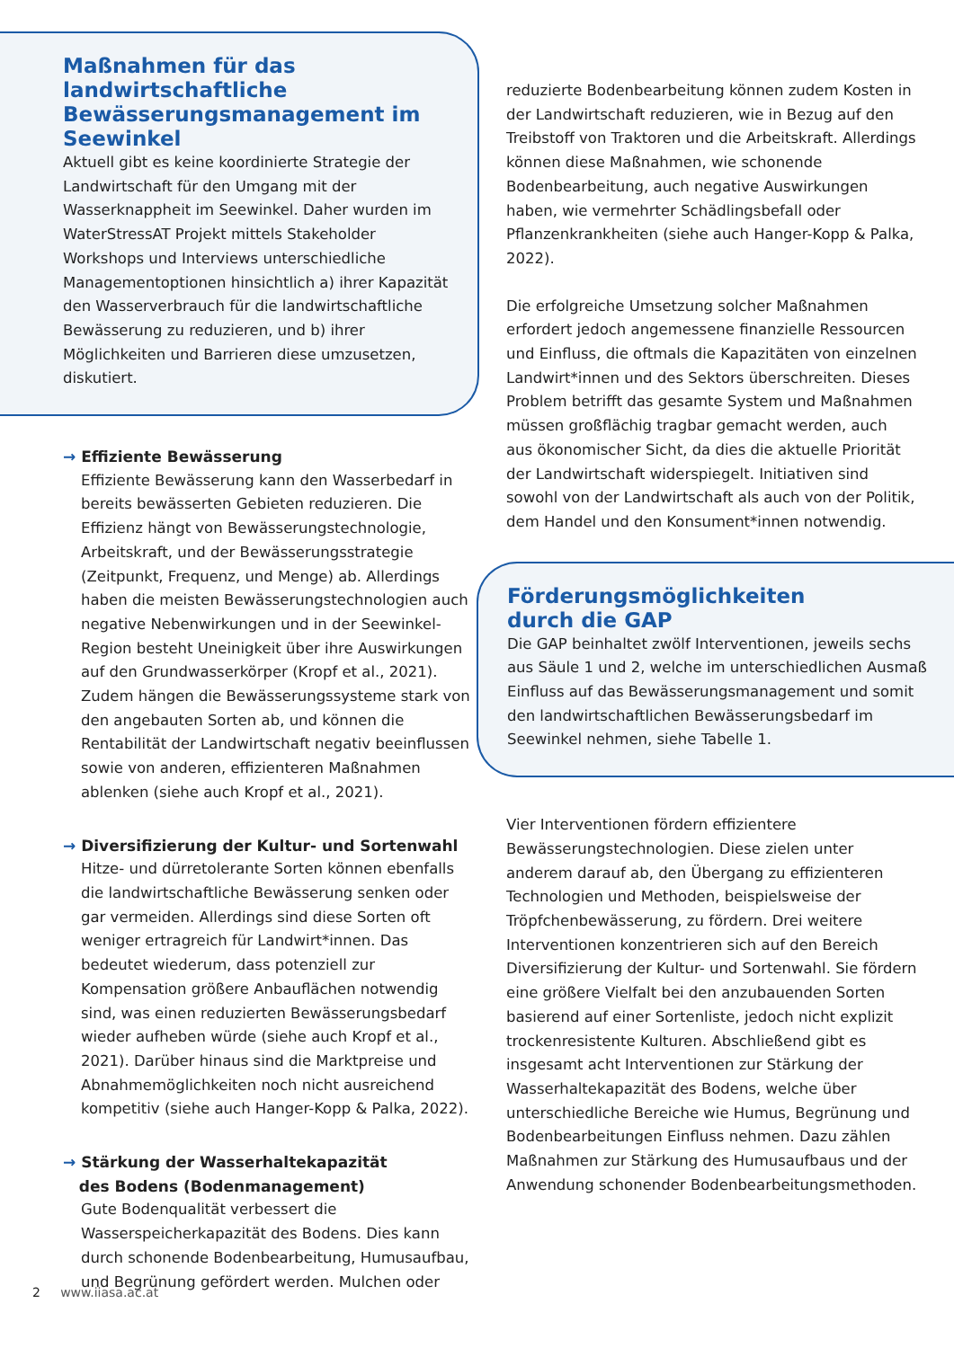Maßnahmen für das landwirtschaftliche Bewässerungsmanagement im Seewinkel
Aktuell gibt es keine koordinierte Strategie der Landwirtschaft für den Umgang mit der Wasserknappheit im Seewinkel. Daher wurden im WaterStressAT Projekt mittels Stakeholder Workshops und Interviews unterschiedliche Managementoptionen hinsichtlich a) ihrer Kapazität den Wasserverbrauch für die landwirtschaftliche Bewässerung zu reduzieren, und b) ihrer Möglichkeiten und Barrieren diese umzusetzen, diskutiert.
→ Effiziente Bewässerung
Effiziente Bewässerung kann den Wasserbedarf in bereits bewässerten Gebieten reduzieren. Die Effizienz hängt von Bewässerungstechnologie, Arbeitskraft, und der Bewässerungsstrategie (Zeitpunkt, Frequenz, und Menge) ab. Allerdings haben die meisten Bewässerungstechnologien auch negative Nebenwirkungen und in der Seewinkel-Region besteht Uneinigkeit über ihre Auswirkungen auf den Grundwasserkörper (Kropf et al., 2021). Zudem hängen die Bewässerungssysteme stark von den angebauten Sorten ab, und können die Rentabilität der Landwirtschaft negativ beeinflussen sowie von anderen, effizienteren Maßnahmen ablenken (siehe auch Kropf et al., 2021).
→ Diversifizierung der Kultur- und Sortenwahl
Hitze- und dürretolerante Sorten können ebenfalls die landwirtschaftliche Bewässerung senken oder gar vermeiden. Allerdings sind diese Sorten oft weniger ertragreich für Landwirt*innen. Das bedeutet wiederum, dass potenziell zur Kompensation größere Anbauflächen notwendig sind, was einen reduzierten Bewässerungsbedarf wieder aufheben würde (siehe auch Kropf et al., 2021). Darüber hinaus sind die Marktpreise und Abnahmemöglichkeiten noch nicht ausreichend kompetitiv (siehe auch Hanger-Kopp & Palka, 2022).
→ Stärkung der Wasserhaltekapazität
des Bodens (Bodenmanagement)
Gute Bodenqualität verbessert die Wasserspeicherkapazität des Bodens. Dies kann durch schonende Bodenbearbeitung, Humusaufbau, und Begrünung gefördert werden. Mulchen oder
reduzierte Bodenbearbeitung können zudem Kosten in der Landwirtschaft reduzieren, wie in Bezug auf den Treibstoff von Traktoren und die Arbeitskraft. Allerdings können diese Maßnahmen, wie schonende Bodenbearbeitung, auch negative Auswirkungen haben, wie vermehrter Schädlingsbefall oder Pflanzenkrankheiten (siehe auch Hanger-Kopp & Palka, 2022).
Die erfolgreiche Umsetzung solcher Maßnahmen erfordert jedoch angemessene finanzielle Ressourcen und Einfluss, die oftmals die Kapazitäten von einzelnen Landwirt*innen und des Sektors überschreiten. Dieses Problem betrifft das gesamte System und Maßnahmen müssen großflächig tragbar gemacht werden, auch aus ökonomischer Sicht, da dies die aktuelle Priorität der Landwirtschaft widerspiegelt. Initiativen sind sowohl von der Landwirtschaft als auch von der Politik, dem Handel und den Konsument*innen notwendig.
Förderungsmöglichkeiten
durch die GAP
Die GAP beinhaltet zwölf Interventionen, jeweils sechs aus Säule 1 und 2, welche im unterschiedlichen Ausmaß Einfluss auf das Bewässerungsmanagement und somit den landwirtschaftlichen Bewässerungsbedarf im Seewinkel nehmen, siehe Tabelle 1.
Vier Interventionen fördern effizientere Bewässerungstechnologien. Diese zielen unter anderem darauf ab, den Übergang zu effizienteren Technologien und Methoden, beispielsweise der Tröpfchenbewässerung, zu fördern. Drei weitere Interventionen konzentrieren sich auf den Bereich Diversifizierung der Kultur- und Sortenwahl. Sie fördern eine größere Vielfalt bei den anzubauenden Sorten basierend auf einer Sortenliste, jedoch nicht explizit trockenresistente Kulturen. Abschließend gibt es insgesamt acht Interventionen zur Stärkung der Wasserhaltekapazität des Bodens, welche über unterschiedliche Bereiche wie Humus, Begrünung und Bodenbearbeitungen Einfluss nehmen. Dazu zählen Maßnahmen zur Stärkung des Humusaufbaus und der Anwendung schonender Bodenbearbeitungsmethoden.
2 www.iiasa.ac.at